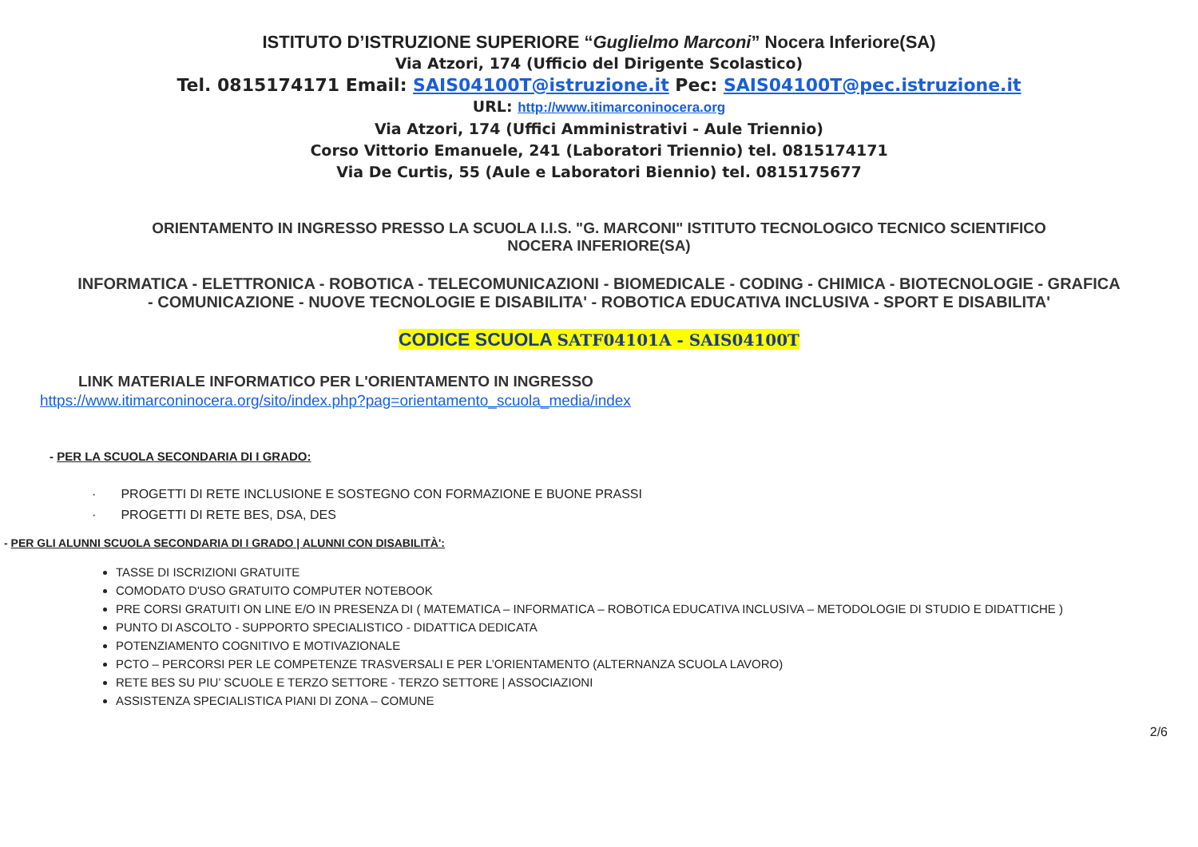ISTITUTO D’ISTRUZIONE SUPERIORE “Guglielmo Marconi” Nocera Inferiore(SA)
Via Atzori, 174 (Ufficio del Dirigente Scolastico)
Tel. 0815174171 Email: SAIS04100T@istruzione.it Pec: SAIS04100T@pec.istruzione.it
URL: http://www.itimarconinocera.org
Via Atzori, 174 (Uffici Amministrativi - Aule Triennio)
Corso Vittorio Emanuele, 241 (Laboratori Triennio) tel. 0815174171
Via De Curtis, 55 (Aule e Laboratori Biennio) tel. 0815175677
ORIENTAMENTO IN INGRESSO PRESSO LA SCUOLA I.I.S. "G. MARCONI" ISTITUTO TECNOLOGICO TECNICO SCIENTIFICO
NOCERA INFERIORE(SA)
INFORMATICA - ELETTRONICA - ROBOTICA - TELECOMUNICAZIONI - BIOMEDICALE - CODING - CHIMICA - BIOTECNOLOGIE - GRAFICA
- COMUNICAZIONE - NUOVE TECNOLOGIE E DISABILITA' - ROBOTICA EDUCATIVA INCLUSIVA - SPORT E DISABILITA'
CODICE SCUOLA SATF04101A - SAIS04100T
LINK MATERIALE INFORMATICO PER L'ORIENTAMENTO IN INGRESSO
https://www.itimarconinocera.org/sito/index.php?pag=orientamento_scuola_media/index
- PER LA SCUOLA SECONDARIA DI I GRADO:
· PROGETTI DI RETE INCLUSIONE E SOSTEGNO CON FORMAZIONE E BUONE PRASSI
· PROGETTI DI RETE BES, DSA, DES
- PER GLI ALUNNI SCUOLA SECONDARIA DI I GRADO | ALUNNI CON DISABILITÀ':
TASSE DI ISCRIZIONI GRATUITE
COMODATO D'USO GRATUITO COMPUTER NOTEBOOK
PRE CORSI GRATUITI ON LINE E/O IN PRESENZA DI ( MATEMATICA – INFORMATICA – ROBOTICA EDUCATIVA INCLUSIVA – METODOLOGIE DI STUDIO E DIDATTICHE )
PUNTO DI ASCOLTO - SUPPORTO SPECIALISTICO - DIDATTICA DEDICATA
POTENZIAMENTO COGNITIVO E MOTIVAZIONALE
PCTO – PERCORSI PER LE COMPETENZE TRASVERSALI E PER L’ORIENTAMENTO (ALTERNANZA SCUOLA LAVORO)
RETE BES SU PIU’ SCUOLE E TERZO SETTORE - TERZO SETTORE | ASSOCIAZIONI
ASSISTENZA SPECIALISTICA PIANI DI ZONA – COMUNE
2/6